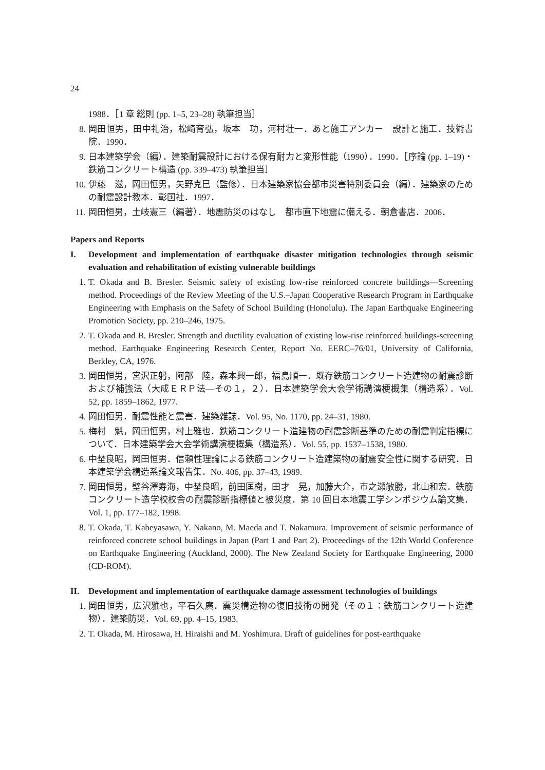24
1988．［1 章 総則 (pp. 1–5, 23–28) 執筆担当］
8. 岡田恒男，田中礼治，松崎育弘，坂本　功，河村壮一．あと施工アンカー　設計と施工．技術書院．1990．
9. 日本建築学会（編）．建築耐震設計における保有耐力と変形性能（1990）．1990．［序論 (pp. 1–19)・鉄筋コンクリート構造 (pp. 339–473) 執筆担当］
10. 伊藤　滋，岡田恒男，矢野克巳（監修）．日本建築家協会都市災害特別委員会（編）．建築家のための耐震設計教本．彰国社．1997．
11. 岡田恒男，土岐憲三（編著）．地震防災のはなし　都市直下地震に備える．朝倉書店．2006．
Papers and Reports
I. Development and implementation of earthquake disaster mitigation technologies through seismic evaluation and rehabilitation of existing vulnerable buildings
1. T. Okada and B. Bresler. Seismic safety of existing low-rise reinforced concrete buildings—Screening method. Proceedings of the Review Meeting of the U.S.–Japan Cooperative Research Program in Earthquake Engineering with Emphasis on the Safety of School Building (Honolulu). The Japan Earthquake Engineering Promotion Society, pp. 210–246, 1975.
2. T. Okada and B. Bresler. Strength and ductility evaluation of existing low-rise reinforced buildings-screening method. Earthquake Engineering Research Center, Report No. EERC–76/01, University of California, Berkley, CA, 1976.
3. 岡田恒男，宮沢正躬，阿部　陸，森本興一郎，福島順一．既存鉄筋コンクリート造建物の耐震診断および補強法（大成ＥＲＰ法—その１，２）．日本建築学会大会学術講演梗概集（構造系）．Vol. 52, pp. 1859–1862, 1977.
4. 岡田恒男．耐震性能と震害．建築雑誌．Vol. 95, No. 1170, pp. 24–31, 1980.
5. 梅村　魁，岡田恒男，村上雅也．鉄筋コンクリート造建物の耐震診断基準のための耐震判定指標について．日本建築学会大会学術講演梗概集（構造系）．Vol. 55, pp. 1537–1538, 1980.
6. 中埜良昭，岡田恒男．信頼性理論による鉄筋コンクリート造建築物の耐震安全性に関する研究．日本建築学会構造系論文報告集．No. 406, pp. 37–43, 1989.
7. 岡田恒男，壁谷澤寿海，中埜良昭，前田匡樹，田才　晃，加藤大介，市之瀬敏勝，北山和宏．鉄筋コンクリート造学校校舎の耐震診断指標値と被災度．第 10 回日本地震工学シンポジウム論文集．Vol. 1, pp. 177–182, 1998.
8. T. Okada, T. Kabeyasawa, Y. Nakano, M. Maeda and T. Nakamura. Improvement of seismic performance of reinforced concrete school buildings in Japan (Part 1 and Part 2). Proceedings of the 12th World Conference on Earthquake Engineering (Auckland, 2000). The New Zealand Society for Earthquake Engineering, 2000 (CD-ROM).
II. Development and implementation of earthquake damage assessment technologies of buildings
1. 岡田恒男，広沢雅也，平石久廣．震災構造物の復旧技術の開発（その１：鉄筋コンクリート造建物）．建築防災．Vol. 69, pp. 4–15, 1983.
2. T. Okada, M. Hirosawa, H. Hiraishi and M. Yoshimura. Draft of guidelines for post-earthquake